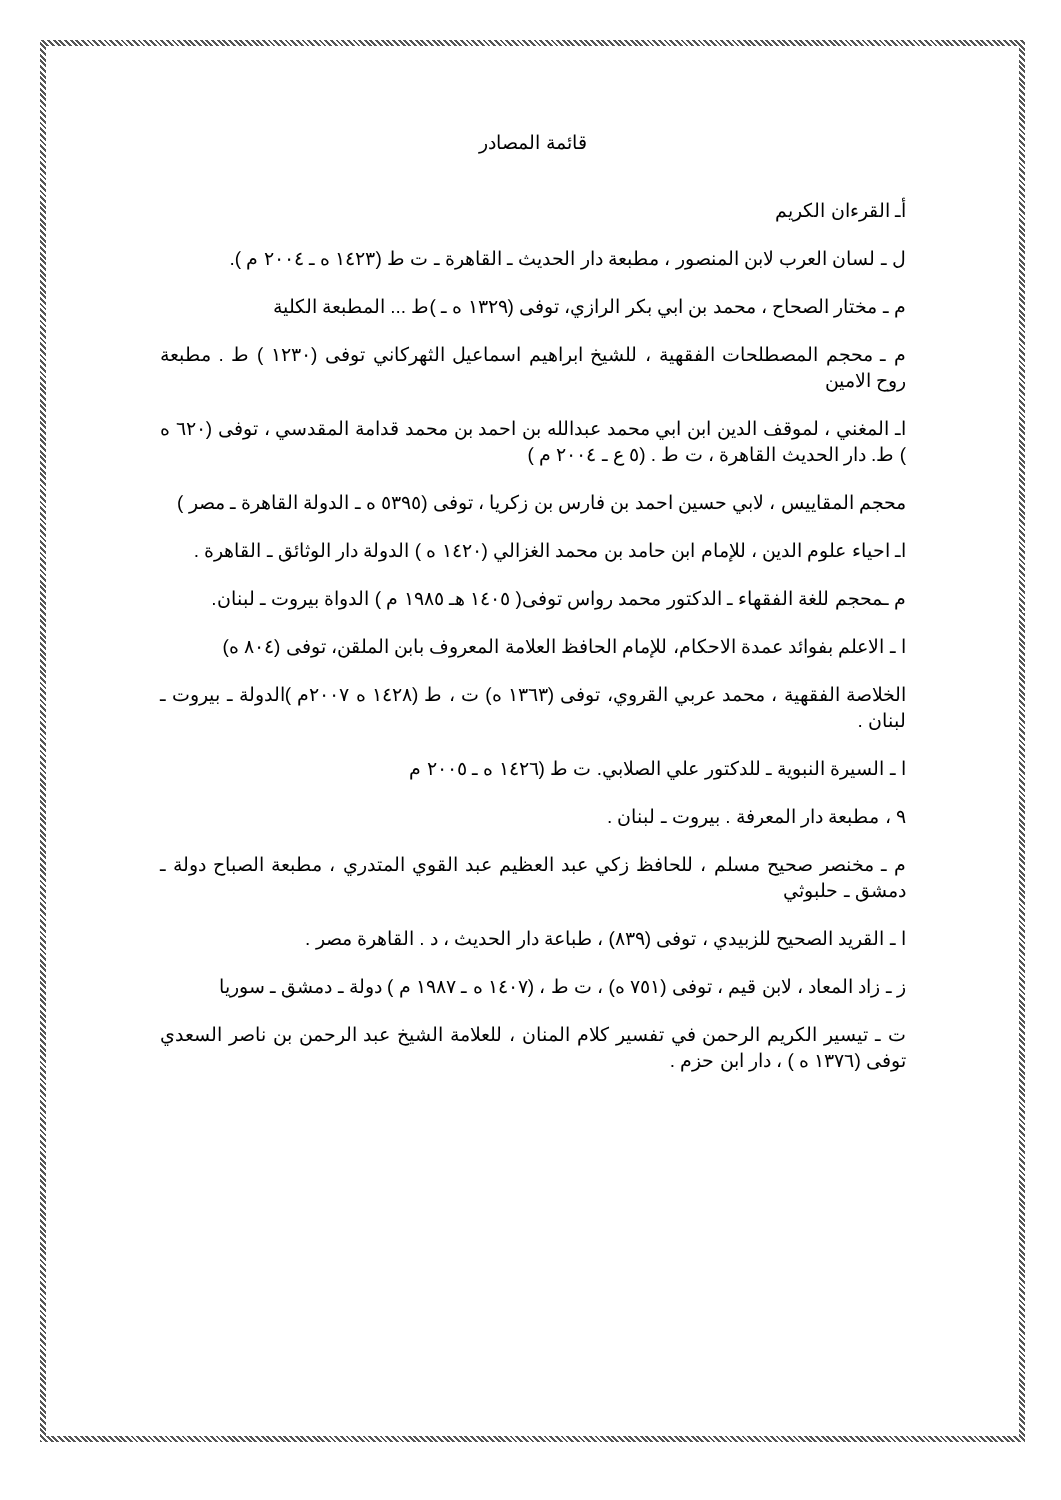قائمة المصادر
أـ القرءان الكريم
ل ـ لسان العرب لابن المنصور ، مطبعة دار الحديث ـ القاهرة ـ ت ط (١٤٢٣ ه ـ ٢٠٠٤ م ).
م ـ مختار الصحاح ، محمد بن ابي بكر الرازي، توفى (١٣٢٩ ه ـ )ط ... المطبعة الكلية
م ـ محجم المصطلحات الفقهية ، للشيخ ابراهيم اسماعيل الثهركاني توفى (١٢٣٠ ) ط . مطبعة روح الامين
اـ المغني ، لموقف الدين ابن ابي محمد عبدالله بن احمد بن محمد قدامة المقدسي ، توفى (٦٢٠ ه ) ط. دار الحديث القاهرة ، ت ط . (٥ ع ـ ٢٠٠٤ م )
محجم المقاييس ، لابي حسين احمد بن فارس بن زكريا ، توفى (٥٣٩٥ ه ـ الدولة القاهرة ـ مصر )
اـ احياء علوم الدين ، للإمام ابن حامد بن محمد الغزالي (١٤٢٠ ه ) الدولة دار الوثائق ـ القاهرة .
م ـمحجم للغة الفقهاء ـ الدكتور محمد رواس توفى( ١٤٠٥ هـ ١٩٨٥ م ) الدواة بيروت ـ لبنان.
ا ـ الاعلم بفوائد عمدة الاحكام، للإمام الحافظ العلامة المعروف بابن الملقن، توفى (٨٠٤ ه)
الخلاصة الفقهية ، محمد عربي القروي، توفى (١٣٦٣ ه) ت ، ط (١٤٢٨ ه ٢٠٠٧م )الدولة ـ بيروت ـ لبنان .
ا ـ السيرة النبوية ـ للدكتور علي الصلابي. ت ط (١٤٢٦ ه ـ ٢٠٠٥ م
٩ ، مطبعة دار المعرفة . بيروت ـ لبنان .
م ـ مخنصر صحيح مسلم ، للحافظ زكي عبد العظيم عبد القوي المتدري ، مطبعة الصباح دولة ـ دمشق ـ حلبوثي
ا ـ القريد الصحيح للزبيدي ، توفى (٨٣٩) ، طباعة دار الحديث ، د . القاهرة مصر .
ز ـ زاد المعاد ، لابن قيم ، توفى (٧٥١ ه) ، ت ط ، (١٤٠٧ ه ـ ١٩٨٧ م ) دولة ـ دمشق ـ سوريا
ت ـ تيسير الكريم الرحمن في تفسير كلام المنان ، للعلامة الشيخ عبد الرحمن بن ناصر السعدي توفى (١٣٧٦ ه ) ، دار ابن حزم .